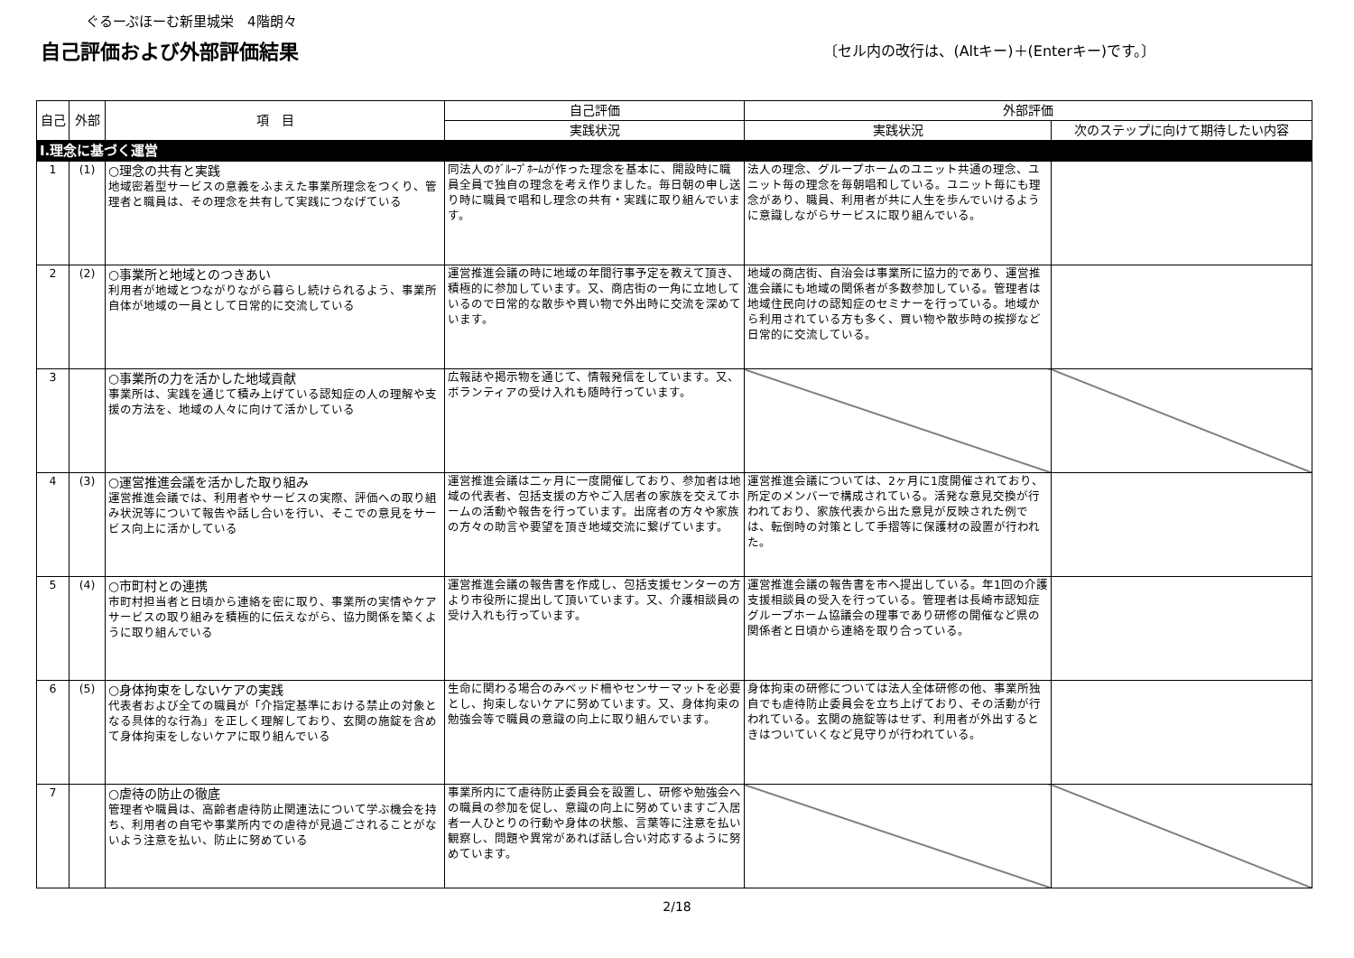ぐるーぷほーむ新里城栄　4階朗々
自己評価および外部評価結果 〔セル内の改行は、(Altキー)＋(Enterキー)です。〕
| 自己 | 外部 | 項 目 | 自己評価 | 外部評価 | |
| --- | --- | --- | --- | --- | --- |
| | | | 実践状況 | 実践状況 | 次のステップに向けて期待したい内容 |
| Ⅰ.理念に基づく運営 | | | | | |
| 1 | (1) | ○理念の共有と実践 地域密着型サービスの意義をふまえた事業所理念をつくり、管理者と職員は、その理念を共有して実践につなげている | 同法人のｸﾞﾙｰﾌﾟﾎｰﾑが作った理念を基本に、開設時に職員全員で独自の理念を考え作りました。毎日朝の申し送り時に職員で唱和し理念の共有・実践に取り組んでいます。 | 法人の理念、グループホームのユニット共通の理念、ユニット毎の理念を毎朝唱和している。ユニット毎にも理念があり、職員、利用者が共に人生を歩んでいけるように意識しながらサービスに取り組んでいる。 | |
| 2 | (2) | ○事業所と地域とのつきあい 利用者が地域とつながりながら暮らし続けられるよう、事業所自体が地域の一員として日常的に交流している | 運営推進会議の時に地域の年間行事予定を教えて頂き、積極的に参加しています。又、商店街の一角に立地しているので日常的な散歩や買い物で外出時に交流を深めています。 | 地域の商店街、自治会は事業所に協力的であり、運営推進会議にも地域の関係者が多数参加している。管理者は地域住民向けの認知症のセミナーを行っている。地域から利用されている方も多く、買い物や散歩時の挨拶など日常的に交流している。 | |
| 3 | | ○事業所の力を活かした地域貢献 事業所は、実践を通じて積み上げている認知症の人の理解や支援の方法を、地域の人々に向けて活かしている | 広報誌や掲示物を通じて、情報発信をしています。又、ボランティアの受け入れも随時行っています。 | | |
| 4 | (3) | ○運営推進会議を活かした取り組み 運営推進会議では、利用者やサービスの実際、評価への取り組み状況等について報告や話し合いを行い、そこでの意見をサービス向上に活かしている | 運営推進会議は二ヶ月に一度開催しており、参加者は地域の代表者、包括支援の方やご入居者の家族を交えてホームの活動や報告を行っています。出席者の方々や家族の方々の助言や要望を頂き地域交流に繋げています。 | 運営推進会議については、2ヶ月に1度開催されており、所定のメンバーで構成されている。活発な意見交換が行われており、家族代表から出た意見が反映された例では、転倒時の対策として手摺等に保護材の設置が行われた。 | |
| 5 | (4) | ○市町村との連携 市町村担当者と日頃から連絡を密に取り、事業所の実情やケアサービスの取り組みを積極的に伝えながら、協力関係を築くように取り組んでいる | 運営推進会議の報告書を作成し、包括支援センターの方より市役所に提出して頂いています。又、介護相談員の受け入れも行っています。 | 運営推進会議の報告書を市へ提出している。年1回の介護支援相談員の受入を行っている。管理者は長崎市認知症グループホーム協議会の理事であり研修の開催など県の関係者と日頃から連絡を取り合っている。 | |
| 6 | (5) | ○身体拘束をしないケアの実践 代表者および全ての職員が「介指定基準における禁止の対象となる具体的な行為」を正しく理解しており、玄関の施錠を含めて身体拘束をしないケアに取り組んでいる | 生命に関わる場合のみベッド柵やセンサーマットを必要とし、拘束しないケアに努めています。又、身体拘束の勉強会等で職員の意識の向上に取り組んでいます。 | 身体拘束の研修については法人全体研修の他、事業所独自でも虐待防止委員会を立ち上げており、その活動が行われている。玄関の施錠等はせず、利用者が外出するときはついていくなど見守りが行われている。 | |
| 7 | | ○虐待の防止の徹底 管理者や職員は、高齢者虐待防止関連法について学ぶ機会を持ち、利用者の自宅や事業所内での虐待が見過ごされることがないよう注意を払い、防止に努めている | 事業所内にて虐待防止委員会を設置し、研修や勉強会への職員の参加を促し、意識の向上に努めていますご入居者一人ひとりの行動や身体の状態、言葉等に注意を払い観察し、問題や異常があれば話し合い対応するように努めています。 | | |
2/18